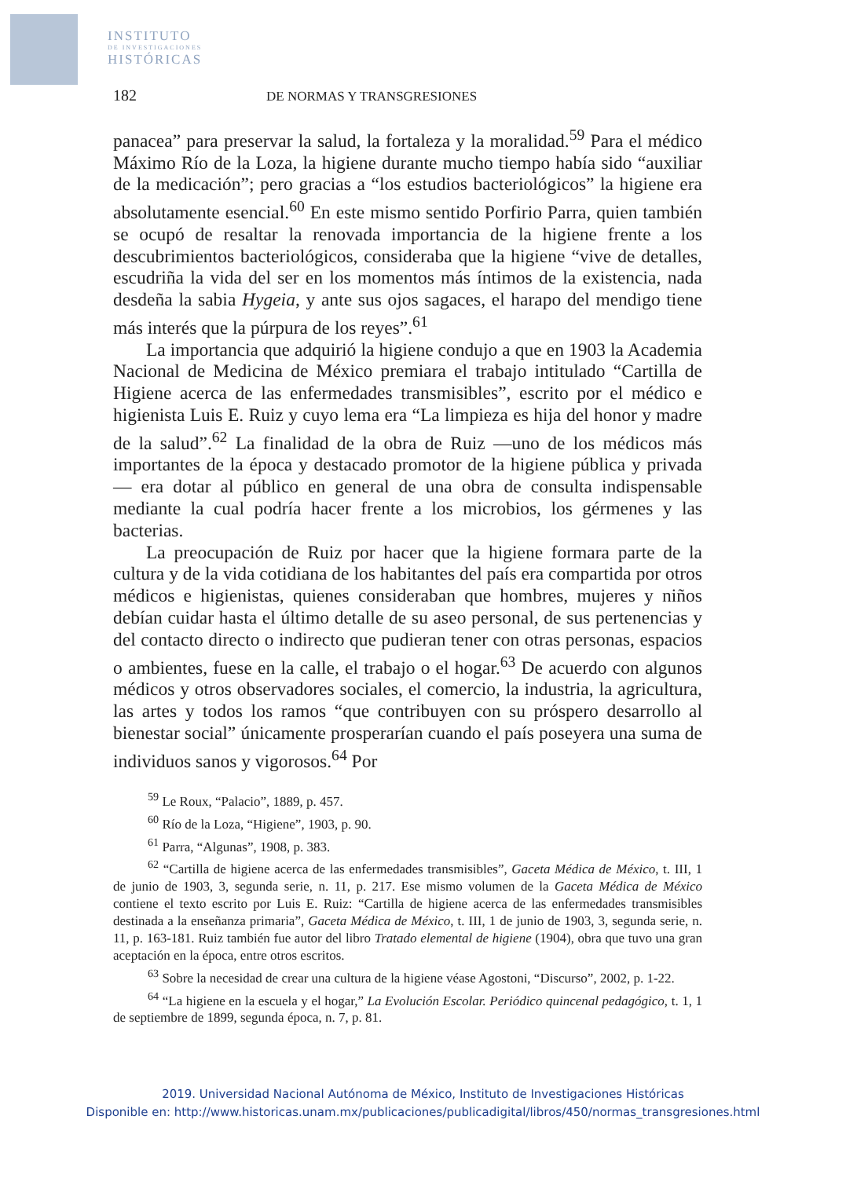INSTITUTO
DE INVESTIGACIONES
HISTÓRICAS
182 DE NORMAS Y TRANSGRESIONES
panacea” para preservar la salud, la fortaleza y la moralidad.<sup>59</sup> Para el médico Máximo Río de la Loza, la higiene durante mucho tiempo había sido “auxiliar de la medicación”; pero gracias a “los estudios bacteriológicos” la higiene era absolutamente esencial.<sup>60</sup> En este mismo sentido Porfirio Parra, quien también se ocupó de resaltar la renovada importancia de la higiene frente a los descubrimientos bacteriológicos, consideraba que la higiene “vive de detalles, escudriña la vida del ser en los momentos más íntimos de la existencia, nada desdeña la sabia Hygeia, y ante sus ojos sagaces, el harapo del mendigo tiene más interés que la púrpura de los reyes”.<sup>61</sup>
La importancia que adquirió la higiene condujo a que en 1903 la Academia Nacional de Medicina de México premiara el trabajo intitulado “Cartilla de Higiene acerca de las enfermedades transmisibles”, escrito por el médico e higienista Luis E. Ruiz y cuyo lema era “La limpieza es hija del honor y madre de la salud”.<sup>62</sup> La finalidad de la obra de Ruiz —uno de los médicos más importantes de la época y destacado promotor de la higiene pública y privada— era dotar al público en general de una obra de consulta indispensable mediante la cual podría hacer frente a los microbios, los gérmenes y las bacterias.
La preocupación de Ruiz por hacer que la higiene formara parte de la cultura y de la vida cotidiana de los habitantes del país era compartida por otros médicos e higienistas, quienes consideraban que hombres, mujeres y niños debían cuidar hasta el último detalle de su aseo personal, de sus pertenencias y del contacto directo o indirecto que pudieran tener con otras personas, espacios o ambientes, fuese en la calle, el trabajo o el hogar.<sup>63</sup> De acuerdo con algunos médicos y otros observadores sociales, el comercio, la industria, la agricultura, las artes y todos los ramos “que contribuyen con su próspero desarrollo al bienestar social” únicamente prosperarían cuando el país poseyera una suma de individuos sanos y vigorosos.<sup>64</sup> Por
<sup>59</sup> Le Roux, “Palacio”, 1889, p. 457.
<sup>60</sup> Río de la Loza, “Higiene”, 1903, p. 90.
<sup>61</sup> Parra, “Algunas”, 1908, p. 383.
<sup>62</sup> “Cartilla de higiene acerca de las enfermedades transmisibles”, Gaceta Médica de México, t. III, 1 de junio de 1903, 3, segunda serie, n. 11, p. 217. Ese mismo volumen de la Gaceta Médica de México contiene el texto escrito por Luis E. Ruiz: “Cartilla de higiene acerca de las enfermedades transmisibles destinada a la enseñanza primaria”, Gaceta Médica de México, t. III, 1 de junio de 1903, 3, segunda serie, n. 11, p. 163-181. Ruiz también fue autor del libro Tratado elemental de higiene (1904), obra que tuvo una gran aceptación en la época, entre otros escritos.
<sup>63</sup> Sobre la necesidad de crear una cultura de la higiene véase Agostoni, “Discurso”, 2002, p. 1-22.
<sup>64</sup> “La higiene en la escuela y el hogar,” La Evolución Escolar. Periódico quincenal pedagógico, t. 1, 1 de septiembre de 1899, segunda época, n. 7, p. 81.
2019. Universidad Nacional Autónoma de México, Instituto de Investigaciones Históricas
Disponible en: http://www.historicas.unam.mx/publicaciones/publicadigital/libros/450/normas_transgresiones.html